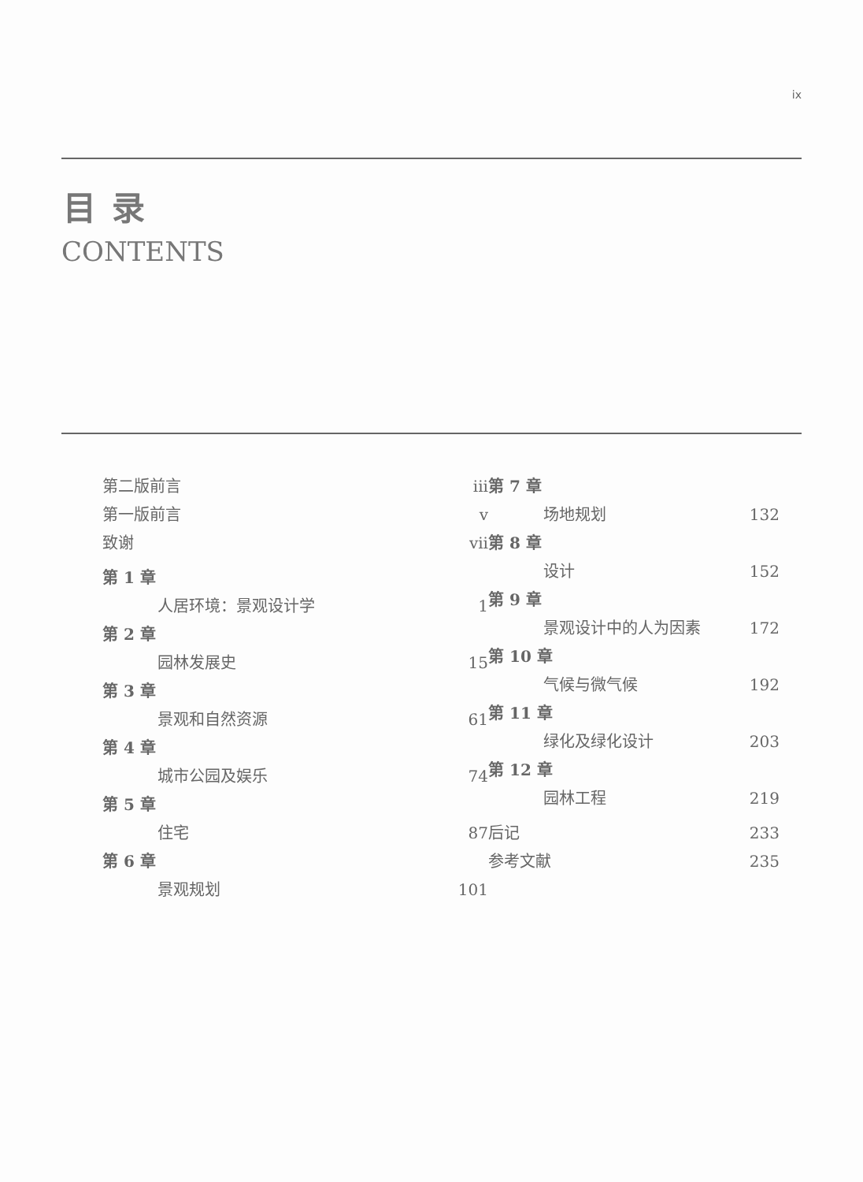ix
目录
CONTENTS
第二版前言 iii
第一版前言 v
致谢 vii
第 1 章
人居环境：景观设计学 1
第 2 章
园林发展史 15
第 3 章
景观和自然资源 61
第 4 章
城市公园及娱乐 74
第 5 章
住宅 87
第 6 章
景观规划 101
第 7 章
场地规划 132
第 8 章
设计 152
第 9 章
景观设计中的人为因素 172
第 10 章
气候与微气候 192
第 11 章
绿化及绿化设计 203
第 12 章
园林工程 219
后记 233
参考文献 235